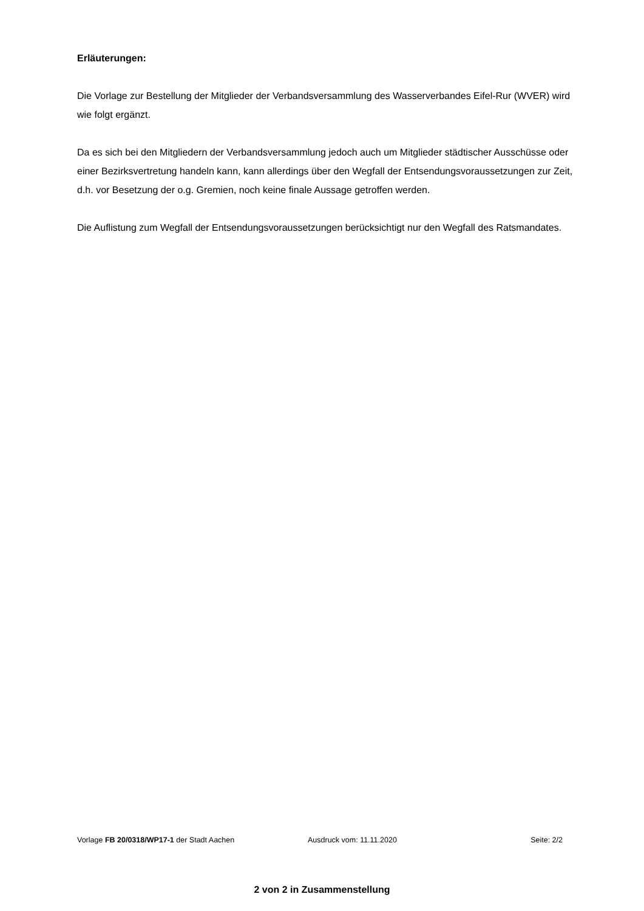Erläuterungen:
Die Vorlage zur Bestellung der Mitglieder der Verbandsversammlung des Wasserverbandes Eifel-Rur (WVER) wird wie folgt ergänzt.
Da es sich bei den Mitgliedern der Verbandsversammlung jedoch auch um Mitglieder städtischer Ausschüsse oder einer Bezirksvertretung handeln kann, kann allerdings über den Wegfall der Entsendungsvoraussetzungen zur Zeit, d.h. vor Besetzung der o.g. Gremien, noch keine finale Aussage getroffen werden.
Die Auflistung zum Wegfall der Entsendungsvoraussetzungen berücksichtigt nur den Wegfall des Ratsmandates.
Vorlage FB 20/0318/WP17-1 der Stadt Aachen Ausdruck vom: 11.11.2020 Seite: 2/2
2 von 2 in Zusammenstellung